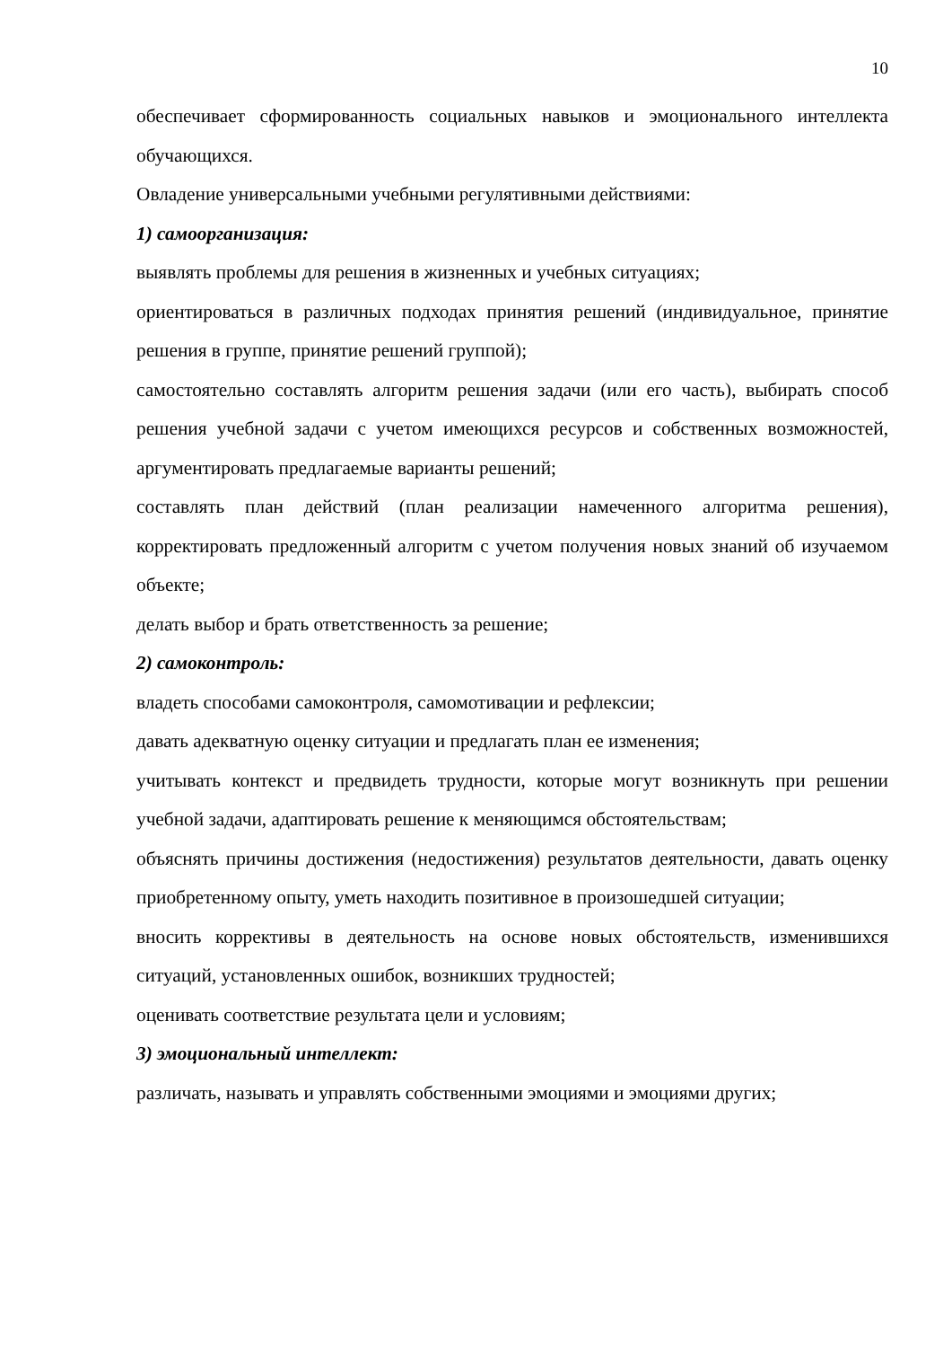10
обеспечивает сформированность социальных навыков и эмоционального интеллекта обучающихся.
Овладение универсальными учебными регулятивными действиями:
1) самоорганизация:
выявлять проблемы для решения в жизненных и учебных ситуациях;
ориентироваться в различных подходах принятия решений (индивидуальное, принятие решения в группе, принятие решений группой);
самостоятельно составлять алгоритм решения задачи (или его часть), выбирать способ решения учебной задачи с учетом имеющихся ресурсов и собственных возможностей, аргументировать предлагаемые варианты решений;
составлять план действий (план реализации намеченного алгоритма решения), корректировать предложенный алгоритм с учетом получения новых знаний об изучаемом объекте;
делать выбор и брать ответственность за решение;
2) самоконтроль:
владеть способами самоконтроля, самомотивации и рефлексии;
давать адекватную оценку ситуации и предлагать план ее изменения;
учитывать контекст и предвидеть трудности, которые могут возникнуть при решении учебной задачи, адаптировать решение к меняющимся обстоятельствам;
объяснять причины достижения (недостижения) результатов деятельности, давать оценку приобретенному опыту, уметь находить позитивное в произошедшей ситуации;
вносить коррективы в деятельность на основе новых обстоятельств, изменившихся ситуаций, установленных ошибок, возникших трудностей;
оценивать соответствие результата цели и условиям;
3) эмоциональный интеллект:
различать, называть и управлять собственными эмоциями и эмоциями других;